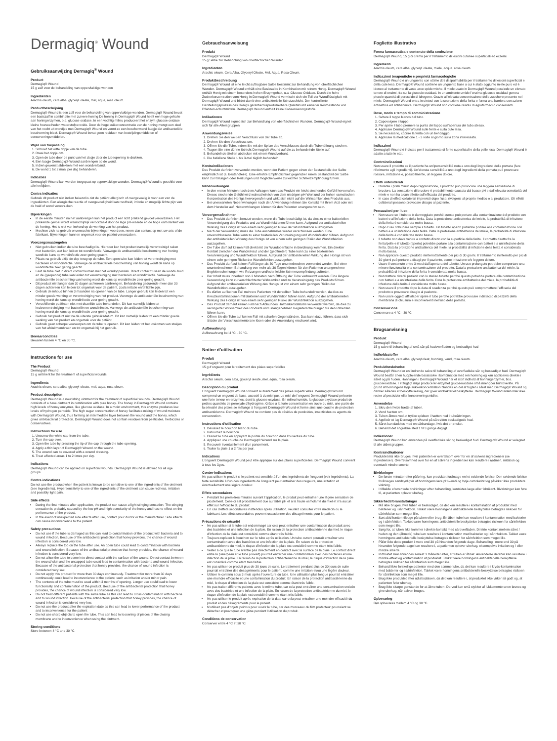Dermagiq<sup>®</sup> Wound
Gebruiksaanwijzing Dermagiq<sup>®</sup> Wound
Product
Dermagiq® Wound
15 g zalf voor de behandeling van oppervlakkige wonden
Ingrediënten
Arachis oleum, cera alba, glyceryl oleate, mel, aqua, rosa oleum.
Productbeschrijving
Dermagiq® Wound is een zalf voor de behandeling van oppervlakkige wonden. Dermagiq® Wound bevat een basiszalf in combinatie met zuivere honing De honing in Dermagiq® Wound heeft een hoge gehalte aan honingenzymen, o.a. glucose oxidase. In een vochtig milieu produceert het enzym glucose oxidase kleine hoeveelheden waterstofperoxide. Door de hoge suikerconcentratie van de honing mengt een deel van het vocht uit wondjes met Dermagiq® Wound en vormt zo een beschermend laagje dat antibacteriële bescherming biedt. Dermagiq® Wound bevat geen residuen van bestrijdingsmiddelen of conserveringsmiddelen.
Wijze van toepassing
1. Schroef het witte dopje van de tube.
2. Draai het dopje om.
3. Open de tube door de punt van het dopje door de tubeopening te drukken.
4. Een laagje Dermagiq® Wound aanbrengen op de wond.
5. Indien gewenst afdekken met een wondverband.
6. De wond 1 tot 2 maal per dag behandelen.
Indicaties
Dermagiq® Wound kan worden toegepast op oppervlakkige wonden. Dermagiq® Wound is geschikt voor alle leeftijden.
Contra indicaties
Gebruik dit product niet indien bekend is dat de patiënt allergisch of overgevoelig is voor een van de ingrediënten. Een allergische reactie of overgevoeligheid kan roodheid, irritatie en mogelijk lichte pijn van de huid of wond veroorzaken.
Bijwerkingen
In de eerste minuten na het aanbrengen kan het product een licht prikkend gevoel veroorzaken. Het prikkende gevoel wordt waarschijnlijk veroorzaakt door de lage pH-waarde en de hoge osmolariteit van de honing. Het is niet van invloed op de werking van het product.
Mochten zich na gebruik onverwachte bijwerkingen voordoen, neem dan contact op met uw arts of de fabrikant. Bijwerkingen kunnen ongemak voor de patiënt veroorzaken.
Voorzorgsmaatregelen
Niet gebruiken indien de tube beschadigd is. Hierdoor kan het product namelijk verontreinigd raken met bacteriën, wat kan leiden tot wondinfectie. Vanwege de antibacteriële bescherming van honing wordt de kans op wondinfectie zeer gering geacht.
Plaats na gebruik altijd de dop terug op de tube. Een open tube kan leiden tot verontreiniging met bacteriën en wondinfectie. Vanwege de antibacteriële bescherming van honing wordt de kans op wondinfectie zeer gering geacht.
Laat de tube niet in direct contact komen met het wondoppervlak. Direct contact tussen de wond/- huid en de (geopende) tube kan leiden tot verontreiniging met bacteriën en wondinfectie. Vanwege de antibacteriële bescherming van honing wordt de kans op wondinfectie zeer gering geacht.
Dit product niet langer dan 30 dagen achtereen aanbrengen. Behandeling gedurende meer dan 30 dagen achtereen kan leiden tot ongemak voor de patiënt, zoals irritatie en/of lichte pijn.
Gebruik de inhoud binnen 3 maanden na openen van de tube. Langer gebruik kan leiden tot een minder goede werking en verontreiniging van het product. Vanwege de antibacteriële bescherming van honing wordt de kans op wondinfectie zeer gering geacht.
Verschillende patiënten niet met dezelfde tube behandelen. Dit kan namelijk leiden tot kruisverontreiniging met bacteriën en wondinfectie. Vanwege de antibacteriële bescherming van honing wordt de kans op wondinfectie zeer gering geacht.
Gebruik het product niet na de uiterste gebruiksdatum. Dit kan namelijk leiden tot een minder goede werking van het product en ongemak voor de patiënt.
Gebruik geen scherpe voorwerpen om de tube te openen. Dit kan leiden tot het loskomen van stukjes van het afsluitmembraan en tot ongemak bij het gebruik.
Bewaarcondities
Bewaren tussen 4 °C en 30 °C.
Instructions for use
The Product
Dermagiq® Wound
15 g ointment for the treatment of superficial wounds
Ingredients
Arachis oleum, cera alba, glyceryl oleate, mel, aqua, rosa oleum.
Product description
Dermagiq® Wound is a nourishing ointment for the treatment of superficial wounds. Dermagiq® Wound consists of a base ointment in combination with pure honey. The honey in Dermagiq® Wound contains high levels of honey enzymes, like glucose oxidase. In a moist environment, this enzyme produces low levels of hydrogen peroxide. The high sugar concentration of honey facilitates mixing of wound moisture with Dermagiq® Wound, thus forming an intermediate layer between the wound and the honey, which gives anti-bacterial protection. Dermagiq® Wound does not contain residues from pesticides, herbicides or conservatives.
Instructions for use
1. Unscrew the white cap from the tube.
2. Turn the cap over.
3. Open the tube by pressing the tip of the cap through the tube opening.
4. Apply a thin layer of Dermagiq® Wound on the wound.
5. The wound can be covered with a wound dressing.
6. Treat affected areas 1 to 2 times per day.
Indications
Dermagiq® Wound can be applied on superficial wounds. Dermagiq® Wound is allowed for all age groups.
Contra indications
Do not use the product when the patient is known to be sensitive to one of the ingredients of the ointment (see Ingredients). Hypersensitivity to one of the ingredients of the ointment can cause redness, irritation and possibly light pain.
Side effects
During the first minutes after application, the product can cause a light stinging sensation. The stinging sensation is probably caused by the low pH and high osmolarity of the honey and has no effect on the performance of the product.
In the event of unexpected side effects after use, contact your doctor or the manufacturer. Side effects can cause inconvenience to the patient.
Safety precautions
Do not use if the tube is damaged as this can lead to contamination of the product with bacteria and to wound infection. Because of the antibacterial protection that honey provides, the chance of wound infection is considered very low.
Always replace the top on the tube after use. An open tube could lead to contamination with bacteria and wound infection. Because of the antibacterial protection that honey provides, the chance of wound infection is considered very low.
Do not allow the tube to come into direct contact with the surface of the wound. Direct contact between the wound/ skin and the uncapped tube could lead to contamination with bacteria and wound infection. Because of the antibacterial protection that honey provides, the chance of wound infection is considered very low.
Do not apply this product for more than 30 days continuously. Treatment for more than 30 days continuously could lead to inconvenience to the patient, such as irritation and/or minor pain.
The contents of the tube must be used within 3 months of opening. Longer use could lead to lower functionality and contamination of the product. Because of the antibacterial protection that honey provides, the chance of wound infection is considered very low.
Do not treat different patients with the same tube as this can lead to cross-contamination with bacteria and to wound infection. Because of the antibacterial protection that honey provides, the chance of wound infection is considered very low.
Do not use the product after the expiration date as this can lead to lower performance of the product and to inconvenience for the patient
Do not use sharp objects to open the tube. This can lead to loosening of pieces of the closing membrane and to inconvenience when using the ointment.
Storing conditions
Store between 4 °C and 30 °C.
Gebrauchsanweisung
Produkt
Dermagiq® Wound
15 g Salbe zur Behandlung von oberflächlichen Wunden
Ingredienten
Arachis oleum, Cera Alba, Glyceryl Oleate, Mel, Aqua, Rosa Oleum.
Produktbeschreibung
Dermagiq® Wound ist eine leicht auftragbare Salbe bestimmt zur Behandlung von oberflächlichen Wunden. Dermagiq® Wound enthält eine Basissalbe in Kombination mit reinem Honig. Dermagiq® Wound enthält Honig mit einem besonders hohen Enzymgehalt, u.a. Glucose Oxidase. Durch die hohe Zuckerkonzentration vom Honig in Dermagiq® Wound vermischt sich ein Teil der Wundflüssigkeit mit Dermagiq® Wound und bildet damit eine antibakterielle Schutzschicht. Der kontrollierte Herstellungsprozess des Honigs garantiert reproduzierbare Qualität und keinerlei Restbestände von Pflanzen-schutzmitteln. Dermagiq® Wound enthält keine Konservierungsstoffe.
Indikationen
Dermagiq® Wound eignet sich zur Behandlung von oberflächlichen Wunden. Dermagiq® Wound eignet sich für alle Altersgruppen.
Anwendungsweise
1. Drehen Sie den weißen Verschluss von der Tube ab.
2. Drehen Sie den Verschluss um.
3. Öffnen Sie die Tube, indem Sie mit der Spitze des Verschlusses durch die Tubenöffnung stechen.
4. Tragen Sie eine dünne Schicht Dermagiq® Wound auf die zu behandelnde Stelle auf.
5. Behandelnde Stellen abdecken mit einem Wundverband.
6. Die befallene Stelle 1 bis 3-mal täglich behandeln.
Kontraindikationen
Das Produkt darf nicht verwendet werden, wenn der Patient gegen einen der Bestandteile der Salbe empfindlich ist (s. Bestandteile). Eine erhöhte Empfindlichkeit gegenüber einem Bestandteil der Salbe kann zu Rötungen oder Reizungen und möglicherweise zu leichter Schmerzempfindung führen.
Nebenwirkungen
In den ersten Minuten nach dem Auftragen kann das Produkt ein leicht stechendes Gefühl hervorrufen. Dieses stechende Gefühl wird wahrscheinlich von dem niedrigen pH-Wert und der hohen osmotischen Konzentration des Honigs hervorgerufen und wirkt sich nicht auf die Wirksamkeit des Produkts aus.
Bei unerwarteten Nebenwirkungen nach der Anwendung nehmen Sie Kontakt mit Ihrem Arzt oder mit dem Hersteller auf. Nebenwirkungen können für den Patienten unangenehm sein.
Vorsorgemaßnahmen
Das Produkt darf nicht benutzt werden, wenn die Tube beschädigt ist, da dies zu einer bakteriellen Verunreinigung des Produkts und zu Wundinfektionen führen kann. Aufgrund der antibakteriellen Wirkung des Honigs ist von einem sehr geringen Risiko der Wundinfektion auszugehen.
Nach der Verwendung muss die Tube ausnahmslos wieder verschlossen werden. Eine unverschlossene Tube kann zu einer bakteriellen Verunreinigung und Wundinfektion führen. Aufgrund der antibakteriellen Wirkung des Honigs ist von einem sehr geringen Risiko der Wundinfektion auszugehen.
Die Tube darf auf keinen Fall direkt mit der Wundoberfläche in Berührung kommen. Ein direkter Kontakt zwischen der Wunde/Haut und der (geöffneten) Tube kann zu einer bakteriellen Verunreinigung und Wundinfektion führen. Aufgrund der antibakteriellen Wirkung des Honigs ist von einem sehr geringen Risiko der Wundinfektion auszugehen.
Das Produkt darf auf keinen Fall länger als 30 Tage ununterbrochen verwendet werden. Bei einer ununterbrochenen Behandlung von mehr als 30 Tagen können für den Patienten unangenehme Begleiterscheinungen wie Reizungen und/oder leichte Schmerzempfindung auftreten.
Der Inhalt muss innerhalb von 3 Monaten nach Öffnung der Tube verbraucht werden. Eine längere Verwendung kann zu verschlechterter Wirksamkeit und zu Verunreinigung des Produkts führen. Aufgrund der antibakteriellen Wirkung des Honigs ist von einem sehr geringen Risiko der Wundinfektion auszugehen.
Es dürfen auf keinen Fall mehrere Patienten mit derselben Tube behandelt werden, da dies zu Kreuzkontaminationen mit Bakterien und Wundinfektion führen kann. Aufgrund der antibakteriellen Wirkung des Honigs ist von einem sehr geringen Risiko der Wundinfektion auszugehen.
Das Produkt darf auf keinen Fall nach Ablauf des Haltbarkeitsdatums verwendet werden, da dies zu verringerter Wirksamkeit des Produkts und unangenehmen Begleiterscheinungen für den Patienten führen kann.
Öffnen Sie die Tube auf keinen Fall mit scharfen Gegenständen. Das kann dazu führen, dass sich Stücke der Verschlussmembrane lösen oder die Anwendung erschwert wird.
Aufbewahrung
Aufbewahrung bei 4 °C - 30 °C.
Notice d’utilisation
Produit
Dermagiq® Wound
15 g d’onguent pour le traitement des plaies superficielles
Ingrédients
Arachis oleum, cera alba, glyceryl oleate, mel, aqua, rosa oleum.
Description du produit
L’onguent Dermagiq® Wound convient au traitement des plaies superficielles. Dermagiq® Wound comprend un onguent de base, associé à du miel pur. Le miel de l’onguent Dermagiq® Wound présente une forte teneur en enzymes, dont la glucose oxydase. En milieu humide, la glucose oxydase produit de petites quantités de peroxyde d’hydrogène. Grâce à la forte concentration en sucre du miel, une partie de la sérosité des plaies se mélange à l’onguent Dermagiq® Wound et forme ainsi une couche de protection antibactérienne. Dermagiq® Wound ne contient pas de résidus de pesticides, insecticides ou agents de conservation.
Instructions d’utilisation
1. Dévissez le bouchon blanc du tube.
2. Retournez le bouchon.
3. Ouvrez le tube en appuyant la pointe du bouchon dans l’ouverture du tube.
4. Appliquer une couche de Dermagiq® Wound sur la plaie.
5. Recouvrir éventuellement d’un pansement.
6. Traiter la plaie 1 à 2 fois par jour.
Indications
L’onguent Dermagiq® Wound peut être appliqué sur des plaies superficielles. Dermagiq® Wound convient à tous les âges.
Contre-indications
Ne pas utiliser le produit si le patient est sensible à l’un des ingrédients de l’onguent (voir Ingrédients). La forte sensibilité à l’un des ingrédients de l’onguent peut entraîner des rougeurs, une irritation et éventuellement une légère douleur.
Effets secondaires
Pendant les premières minutes suivant l’application, le produit peut entraîner une légère sensation de picotement. Celle-ci est probablement due au faible pH et à la haute osmolarité du miel et n’a aucun effet sur l’efficacité du produit.
En cas d’effets secondaires inattendus après utilisation, veuillez consulter votre médecin ou le fabricant. Les effets secondaires peuvent occasionner des désagréments pour le patient.
Précautions de sécurité
Ne pas utiliser si le tube est endommagé car cela peut entraîner une contamination du produit avec des bactéries et une infection de la plaie. En raison de la protection antibactérienne du miel, le risque d’infection de la plaie est considéré comme étant très faible.
Toujours replacer le bouchon sur le tube après utilisation. Un tube ouvert pourrait entraîner une contamination avec des bactéries et une infection de la plaie. En raison de la protection antibactérienne du miel, le risque d’infection de la plaie est considéré comme étant très faible.
Veiller à ce que le tube n’entre pas directement en contact avec la surface de la plaie. Le contact direct entre la plaie/peau et le tube (ouvert) pourrait entraîner une contamination avec des bactéries et une infection de la plaie. En raison de la protection antibactérienne du miel, le risque d’infection de la plaie est considéré comme étant très faible.
Ne pas utiliser ce produit plus de 30 jours de suite. Le traitement pendant plus de 30 jours de suite pourrait entraîner des désagréments pour le patient, comme une irritation et/ou une légère douleur.
Utiliser le contenu sous 3 mois après l’ouverture du tube. Une utilisation plus longue pourrait entraîner une moindre efficacité et une contamination du produit. En raison de la protection antibactérienne du miel, le risque d’infection de la plaie est considéré comme étant très faible.
Ne pas traiter différents patients avec le même tube, car cela peut entraîner une contamination croisée avec des bactéries et une infection de la plaie. En raison de la protection antibactérienne du miel, le risque d’infection de la plaie est considéré comme étant très faible.
Ne pas utiliser le produit après expiration de la date car cela peut entraîner une moindre efficacité du produit et des désagréments pour le patient.
N’utilisez pas d’objets pointus pour ouvrir le tube, car des morceaux du film protecteur pourraient se détacher et provoquer une gêne pendant l’utilisation du produit.
Conditions de conservation
Conserver entre 4 °C et 30 °C.
Foglietto illustrativo
Forma farmaceutica e contenuto della confezione
Dermagiq® Wound, 15 g di crema per il trattamento di lesioni cutanee superficiali ed eczemi.
Ingredienti
Arachis oleum, cera alba, glyceryl oleate, miele, acqua, rosa oleum.
Indicazioni terapeutiche e proprietà farmacologiche
Dermagiq® Wound è un unguento con ottime doti di spalmabilità per il trattamento di lesioni superficiali e della cute lesa. Dermagiq® Wound contiene un unguento base a cui è stato aggiunto miele puro ed è idoneo al trattamento di vaste aree epidermiche. Il miele usato in Dermagiq® Wound possiede un elevato tenore di enzimi, fra cui la glucosio ossidasi. In un ambiente umido l’enzima glucosio ossidasi genera piccole quantità di perossido di idrogeno. Grazie all’elevata concentrazione dello zucchero presente nel miele, Dermagiq® Wound entra in sintesi con la secrezione della ferita e forma una barriera con azione antisettica ed antibatterica. Dermagiq® Wound non contiene residui di agrofarmaci o conservanti.
Dose, modo e tempo di somministrazione
1. Svitare il tappo bianco dal tubo.
2. Capovolgere il tappo.
3. Per aprire il tubo premere la punta del tappo sull’apertura del tubo stesso.
4. Applicare Dermagiq® Wound sulle ferite e sulla cute lesa.
5. Se necessario, coprire la ferita con un bendaggio.
6. Applicare la medicazione 1 - 3 volte al giorno sulla zona interessata.
Indicazioni
Dermagiq® Wound è indicato per il trattamento di ferite superficiali e della pelle lesa. Dermagiq® Wound è adatto a tutte le eta’.
Controindicazioni
Non usare il prodotto se il paziente ha un’ipersensibilità nota a uno degli ingredienti della pomata (fare riferimento agli ingredienti). Un’elevata sensibilità a uno degli ingredienti della pomata può provocare rossore, irritazione e, possibilmente, un leggero dolore.
Effetti indesiderati
Durante i primi minuti dopo l’applicazione, il prodotto può provocare una leggera sensazione di bruciore. La sensazione di bruciore è probabilmente causata dal basso pH e dall’elevata osmolarità del miele e non ha alcun effetto sull’efficacia del prodotto.
In caso di effetti collaterali imprevisti dopo l’uso, rivolgersi al proprio medico o al produttore. Gli effetti collaterali possono provocare disagio al paziente.
Precauzioni per l’uso
Non usare se il tubetto è danneggiato perché questo può portare alla contaminazione del prodotto con batteri e all’infezione della ferita. Data la protezione antibatterica del miele, la probabilità di infezione della ferita è considerata molto bassa.
Dopo l’uso richiudere sempre il tubetto. Un tubetto aperto potrebbe portare alla contaminazione con batteri e a un’infezione della ferita. Data la protezione antibatterica del miele, la probabilità di infezione della ferita è considerata molto bassa.
Il tubetto non deve venire a contatto diretto con la superficie della ferita. Il contatto diretto fra la ferita/pelle e il tubetto (aperto) potrebbe portare alla contaminazione con batteri e a un’infezione della ferita. Data la protezione antibatterica del miele, la probabilità di infezione della ferita è considerata molto bassa.
Non applicare questo prodotto ininterrottamente per più di 30 giorni. Il trattamento ininterrotto per più di 30 giorni può portare a disagi per il paziente, come irritazione e/o leggero dolore.
Usare il contenuto entro 3 mesi dall’apertura del tubetto. Un uso prolungato potrebbe comportare una minore funzionalità e la contaminazione del prodotto. Data la protezione antibatterica del miele, la probabilità di infezione della ferita è considerata molto bassa.
Non trattare diversi pazienti con lo stesso tubetto perché questo potrebbe portare alla contaminazione con batteri e a un’infezione della ferita. Data la protezione antibatterica del miele, la probabilità di infezione della ferita è considerata molto bassa.
Non usare il prodotto dopo la data di scadenza perché questo può compromettere l’efficacia del prodotto e provocare disagio al paziente.
Non usare oggetti affilati per aprire il tubo perché potrebbe provocare il distacco di pezzetti della membrana di chiusura e inconvenienti nell’uso della pomata.
Conservazione
Conservare a 4 °C - 30 °C.
Brugsanvisning
Produkt
Dermagiq® Wound
15 g salve til behandling af små sår på hudoverfladen og beskadiget hud
Indholdsstoffer
Arachis oleum, cera alba, glyceryloleat, honning, vand, rosa oleum.
Produktbeskrivelse
Dermagiq® Wound er en lindrende salve til behandling af overfladiske sår og beskadiget hud. Dermagiq® Wound består af en hudplejende basissalve i kombination med ren honning og kan appliceres direkte i såret og på huden. Honningen i Dermagiq® Wound har et stort indhold af honningenzymer, bl.a. glucoseoxidase. I et fugtigt miljø producerer enzymet glucoseoxidase små mængder brintoveriltе. På grund af honningens høje sukkerkoncentration blandes en del af fugten i såret med Dermagiq® Wound og danner således et beskyttelseslag, der giver antibakteriel beskyttelse. Dermagiq® Wound indeholder ikke rester af pesticider eller konserveringsmidler.
Anvendelse
1. Skru den hvide hætte af tuben.
2. Vend hætten om.
3. Tuben åbnes ved at trykke spidsen i hætten ned i tubeåbningen.
4. Applicér et lag Dermagiq® Wound på såret/den beskadigede hud.
5. Såret kan dækkes med en sårbandage, hvis det er ønsket.
6. Behandl det angrebne sted 1 til 3 gange dagligt.
Indikationer
Dermagiq® Wound kan anvendes på overfladiske sår og beskadiget hud. Dermagiq® Wound er velegnet til alle aldersgrupper.
Kontraindikationer
Produktet må ikke bruges, hvis patienten er overfølsom over for en af salvens ingredienser (se Ingredienser). Overfølsomhed over for en af salvens ingredienser kan resultere i rødmen, irritation og eventuelt mindre smerte.
Bivirkninger
De første minutter efter påføring, kan produktet forårsage en let svidende følelse. Den svidende følelse forårsages sandsynligvis af honningens lave pH-værdi og høje osmolaritet og påvirker ikke produktets virkning.
I tilfælde af uventede bivirkninger efter behandling, kontaktes læge eller fabrikant. Bivirkninger kan føre til, at patienten oplever ubehag.
Sikkerhedsforanstaltninger
Må ikke bruges, hvis tuben er beskadiget, da det kan resultere i kontamination af produktet med bakterier og i sårinfektion. Takket være honningens antibakterielle beskyttelse betragtes risikoen for sårinfektion som meget lille.
Sæt altid hætten tilbage på tuben efter brug. En åben tube kan resultere i kontamination med bakterier og i sårinfektion. Takket være honningens antibakterielle beskyttelse betragtes risikoen for sårinfektion som meget lille.
Sørg for, at tuben ikke kommer i direkte kontakt med sároverfladen. Direkte kontakt mellem såret / huden og den (åbnede) tube kan resultere i kontamination med bakterier og i sårinfektion. Takket være honningens antibakterielle beskyttelse betragtes risikoen for sårinfektion som meget lille.
Påfør ikke dette produkt i mere end 30 på hinanden følgende dage. Behandling i mere end 30 på hinanden følgende dage kan resultere i, at patienten oplever ubehag, eksempelvis irritation og / eller mindre smerte.
Indholdet skal anvendes senest 3 måneder efter, at tuben er åbnet. Anvendelse derefter kan resultere i mindre effekt og kontamination af produktet. Takket være honningens antibakterielle beskyttelse betragtes risikoen for sårinfektion som meget lille.
Behandl ikke forskellige patienter med den samme tube, da det kan resultere i kryds-kontamination med bakterier og i sårinfektion. Takket være honningens antibakterielle beskyttelse betragtes risikoen for sårinfektion som meget lille.
Brug ikke produktet efter udløbsdatoen, da det kan resultere i, at produktet ikke virker så godt og, at patienten føler ubehag.
Brug ikke skarpe genstande for at åbne tuben. Derved kan små stykker af lukkemembranen løsnes og give ubehag, når salven bruges.
Opbevaring
Bør opbevares mellem 4 °C og 30 °C.